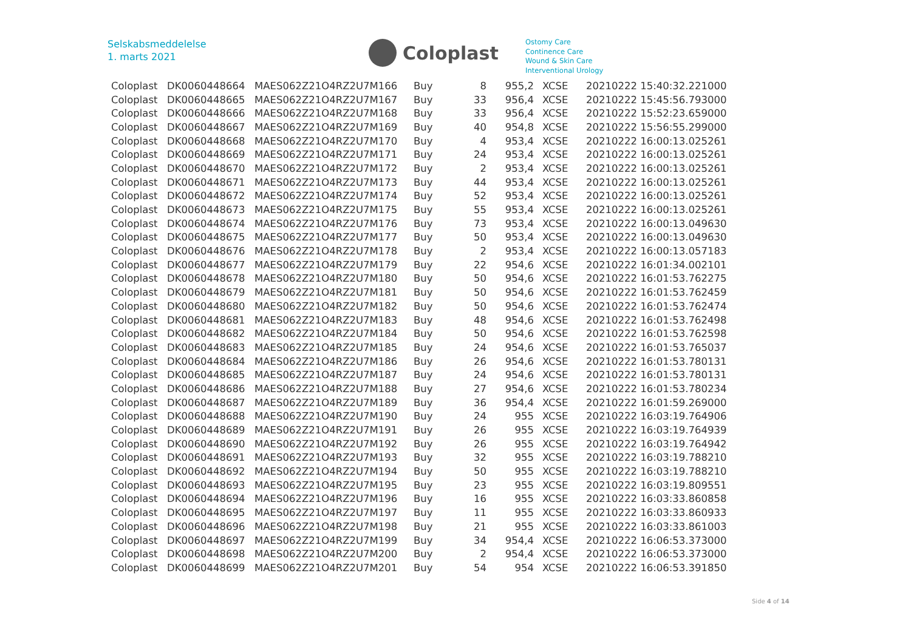Selskabsmeddelelse
1. marts 2021
Coloplast
Ostomy Care
Continence Care
Wound & Skin Care
Interventional Urology
| Coloplast | DK0060448664 | MAES062Z21O4RZ2U7M166 | Buy | 8 | 955,2 | XCSE | 20210222 15:40:32.221000 |
| Coloplast | DK0060448665 | MAES062Z21O4RZ2U7M167 | Buy | 33 | 956,4 | XCSE | 20210222 15:45:56.793000 |
| Coloplast | DK0060448666 | MAES062Z21O4RZ2U7M168 | Buy | 33 | 956,4 | XCSE | 20210222 15:52:23.659000 |
| Coloplast | DK0060448667 | MAES062Z21O4RZ2U7M169 | Buy | 40 | 954,8 | XCSE | 20210222 15:56:55.299000 |
| Coloplast | DK0060448668 | MAES062Z21O4RZ2U7M170 | Buy | 4 | 953,4 | XCSE | 20210222 16:00:13.025261 |
| Coloplast | DK0060448669 | MAES062Z21O4RZ2U7M171 | Buy | 24 | 953,4 | XCSE | 20210222 16:00:13.025261 |
| Coloplast | DK0060448670 | MAES062Z21O4RZ2U7M172 | Buy | 2 | 953,4 | XCSE | 20210222 16:00:13.025261 |
| Coloplast | DK0060448671 | MAES062Z21O4RZ2U7M173 | Buy | 44 | 953,4 | XCSE | 20210222 16:00:13.025261 |
| Coloplast | DK0060448672 | MAES062Z21O4RZ2U7M174 | Buy | 52 | 953,4 | XCSE | 20210222 16:00:13.025261 |
| Coloplast | DK0060448673 | MAES062Z21O4RZ2U7M175 | Buy | 55 | 953,4 | XCSE | 20210222 16:00:13.025261 |
| Coloplast | DK0060448674 | MAES062Z21O4RZ2U7M176 | Buy | 73 | 953,4 | XCSE | 20210222 16:00:13.049630 |
| Coloplast | DK0060448675 | MAES062Z21O4RZ2U7M177 | Buy | 50 | 953,4 | XCSE | 20210222 16:00:13.049630 |
| Coloplast | DK0060448676 | MAES062Z21O4RZ2U7M178 | Buy | 2 | 953,4 | XCSE | 20210222 16:00:13.057183 |
| Coloplast | DK0060448677 | MAES062Z21O4RZ2U7M179 | Buy | 22 | 954,6 | XCSE | 20210222 16:01:34.002101 |
| Coloplast | DK0060448678 | MAES062Z21O4RZ2U7M180 | Buy | 50 | 954,6 | XCSE | 20210222 16:01:53.762275 |
| Coloplast | DK0060448679 | MAES062Z21O4RZ2U7M181 | Buy | 50 | 954,6 | XCSE | 20210222 16:01:53.762459 |
| Coloplast | DK0060448680 | MAES062Z21O4RZ2U7M182 | Buy | 50 | 954,6 | XCSE | 20210222 16:01:53.762474 |
| Coloplast | DK0060448681 | MAES062Z21O4RZ2U7M183 | Buy | 48 | 954,6 | XCSE | 20210222 16:01:53.762498 |
| Coloplast | DK0060448682 | MAES062Z21O4RZ2U7M184 | Buy | 50 | 954,6 | XCSE | 20210222 16:01:53.762598 |
| Coloplast | DK0060448683 | MAES062Z21O4RZ2U7M185 | Buy | 24 | 954,6 | XCSE | 20210222 16:01:53.765037 |
| Coloplast | DK0060448684 | MAES062Z21O4RZ2U7M186 | Buy | 26 | 954,6 | XCSE | 20210222 16:01:53.780131 |
| Coloplast | DK0060448685 | MAES062Z21O4RZ2U7M187 | Buy | 24 | 954,6 | XCSE | 20210222 16:01:53.780131 |
| Coloplast | DK0060448686 | MAES062Z21O4RZ2U7M188 | Buy | 27 | 954,6 | XCSE | 20210222 16:01:53.780234 |
| Coloplast | DK0060448687 | MAES062Z21O4RZ2U7M189 | Buy | 36 | 954,4 | XCSE | 20210222 16:01:59.269000 |
| Coloplast | DK0060448688 | MAES062Z21O4RZ2U7M190 | Buy | 24 | 955 | XCSE | 20210222 16:03:19.764906 |
| Coloplast | DK0060448689 | MAES062Z21O4RZ2U7M191 | Buy | 26 | 955 | XCSE | 20210222 16:03:19.764939 |
| Coloplast | DK0060448690 | MAES062Z21O4RZ2U7M192 | Buy | 26 | 955 | XCSE | 20210222 16:03:19.764942 |
| Coloplast | DK0060448691 | MAES062Z21O4RZ2U7M193 | Buy | 32 | 955 | XCSE | 20210222 16:03:19.788210 |
| Coloplast | DK0060448692 | MAES062Z21O4RZ2U7M194 | Buy | 50 | 955 | XCSE | 20210222 16:03:19.788210 |
| Coloplast | DK0060448693 | MAES062Z21O4RZ2U7M195 | Buy | 23 | 955 | XCSE | 20210222 16:03:19.809551 |
| Coloplast | DK0060448694 | MAES062Z21O4RZ2U7M196 | Buy | 16 | 955 | XCSE | 20210222 16:03:33.860858 |
| Coloplast | DK0060448695 | MAES062Z21O4RZ2U7M197 | Buy | 11 | 955 | XCSE | 20210222 16:03:33.860933 |
| Coloplast | DK0060448696 | MAES062Z21O4RZ2U7M198 | Buy | 21 | 955 | XCSE | 20210222 16:03:33.861003 |
| Coloplast | DK0060448697 | MAES062Z21O4RZ2U7M199 | Buy | 34 | 954,4 | XCSE | 20210222 16:06:53.373000 |
| Coloplast | DK0060448698 | MAES062Z21O4RZ2U7M200 | Buy | 2 | 954,4 | XCSE | 20210222 16:06:53.373000 |
| Coloplast | DK0060448699 | MAES062Z21O4RZ2U7M201 | Buy | 54 | 954 | XCSE | 20210222 16:06:53.391850 |
Side 4 of 14